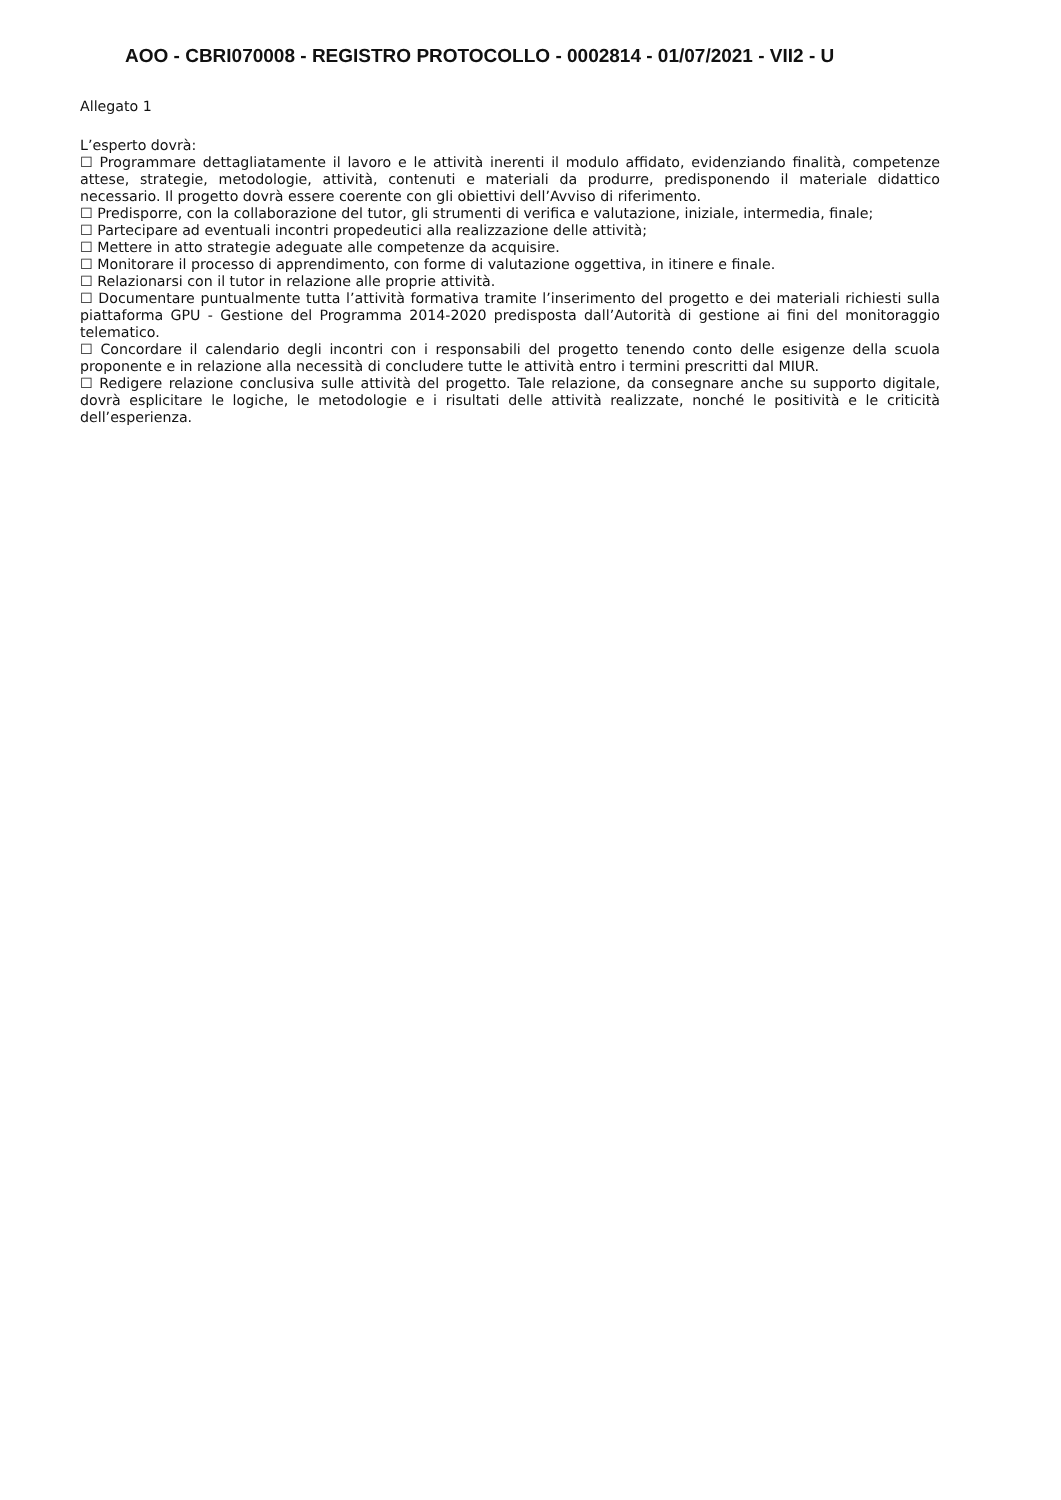AOO - CBRI070008 - REGISTRO PROTOCOLLO - 0002814 - 01/07/2021 - VII2 - U
Allegato 1
L’esperto dovrà:
☐ Programmare dettagliatamente il lavoro e le attività inerenti il modulo affidato, evidenziando finalità, competenze attese, strategie, metodologie, attività, contenuti e materiali da produrre, predisponendo il materiale didattico necessario. Il progetto dovrà essere coerente con gli obiettivi dell’Avviso di riferimento.
☐ Predisporre, con la collaborazione del tutor, gli strumenti di verifica e valutazione, iniziale, intermedia, finale;
☐ Partecipare ad eventuali incontri propedeutici alla realizzazione delle attività;
☐ Mettere in atto strategie adeguate alle competenze da acquisire.
☐ Monitorare il processo di apprendimento, con forme di valutazione oggettiva, in itinere e finale.
☐ Relazionarsi con il tutor in relazione alle proprie attività.
☐ Documentare puntualmente tutta l’attività formativa tramite l’inserimento del progetto e dei materiali richiesti sulla piattaforma GPU - Gestione del Programma 2014-2020 predisposta dall’Autorità di gestione ai fini del monitoraggio telematico.
☐ Concordare il calendario degli incontri con i responsabili del progetto tenendo conto delle esigenze della scuola proponente e in relazione alla necessità di concludere tutte le attività entro i termini prescritti dal MIUR.
☐ Redigere relazione conclusiva sulle attività del progetto. Tale relazione, da consegnare anche su supporto digitale, dovrà esplicitare le logiche, le metodologie e i risultati delle attività realizzate, nonché le positività e le criticità dell’esperienza.